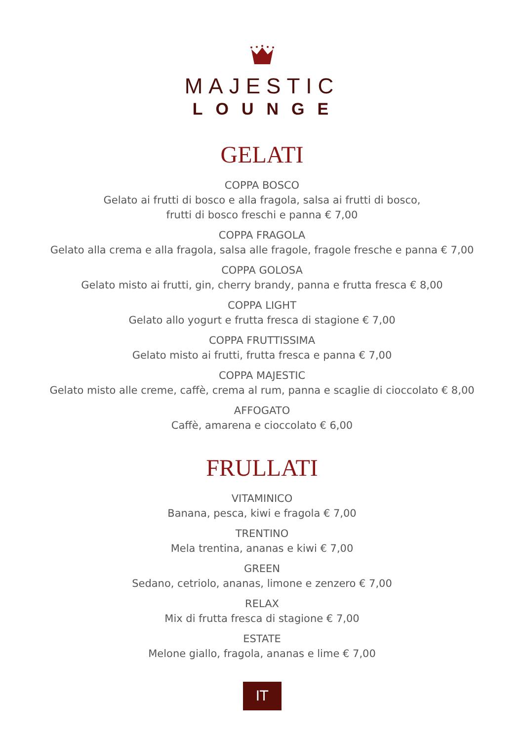MAJESTIC
LOUNGE
GELATI
COPPA BOSCO
Gelato ai frutti di bosco e alla fragola, salsa ai frutti di bosco,
frutti di bosco freschi e panna € 7,00
COPPA FRAGOLA
Gelato alla crema e alla fragola, salsa alle fragole, fragole fresche e panna € 7,00
COPPA GOLOSA
Gelato misto ai frutti, gin, cherry brandy, panna e frutta fresca € 8,00
COPPA LIGHT
Gelato allo yogurt e frutta fresca di stagione € 7,00
COPPA FRUTTISSIMA
Gelato misto ai frutti, frutta fresca e panna € 7,00
COPPA MAJESTIC
Gelato misto alle creme, caffè, crema al rum, panna e scaglie di cioccolato € 8,00
AFFOGATO
Caffè, amarena e cioccolato € 6,00
FRULLATI
VITAMINICO
Banana, pesca, kiwi e fragola € 7,00
TRENTINO
Mela trentina, ananas e kiwi € 7,00
GREEN
Sedano, cetriolo, ananas, limone e zenzero € 7,00
RELAX
Mix di frutta fresca di stagione € 7,00
ESTATE
Melone giallo, fragola, ananas e lime € 7,00
IT